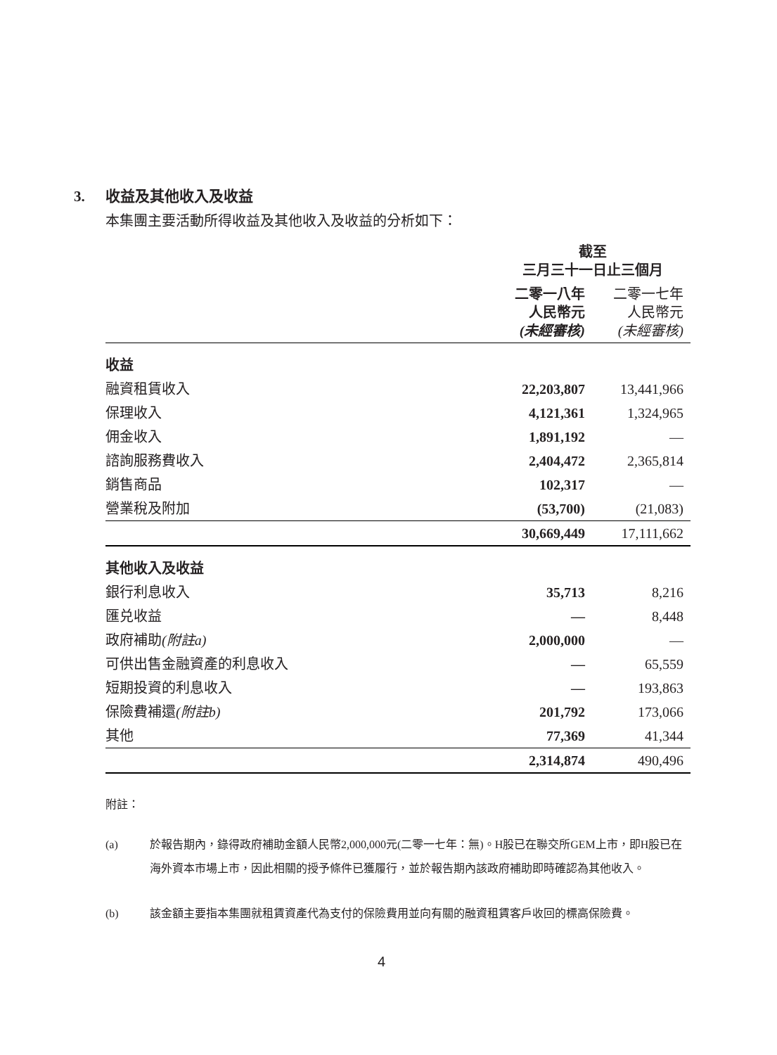3. 收益及其他收入及收益
本集團主要活動所得收益及其他收入及收益的分析如下：
| | 截至 三月三十一日止三個月 | |
| --- | --- | --- |
| | 二零一八年 人民幣元 (未經審核) | 二零一七年 人民幣元 (未經審核) |
| 收益 | | |
| 融資租賃收入 | 22,203,807 | 13,441,966 |
| 保理收入 | 4,121,361 | 1,324,965 |
| 佣金收入 | 1,891,192 | — |
| 諮詢服務費收入 | 2,404,472 | 2,365,814 |
| 銷售商品 | 102,317 | — |
| 營業稅及附加 | (53,700) | (21,083) |
| | 30,669,449 | 17,111,662 |
| 其他收入及收益 | | |
| 銀行利息收入 | 35,713 | 8,216 |
| 匯兑收益 | — | 8,448 |
| 政府補助 (附註a) | 2,000,000 | — |
| 可供出售金融資產的利息收入 | — | 65,559 |
| 短期投資的利息收入 | — | 193,863 |
| 保險費補還 (附註b) | 201,792 | 173,066 |
| 其他 | 77,369 | 41,344 |
| | 2,314,874 | 490,496 |
附註：
(a) 於報告期內，錄得政府補助金額人民幣2,000,000元(二零一七年：無)。H股已在聯交所GEM上市，即H股已在海外資本市場上市，因此相關的授予條件已獲履行，並於報告期內該政府補助即時確認為其他收入。
(b) 該金額主要指本集團就租賃資產代為支付的保險費用並向有關的融資租賃客戶收回的標高保險費。
4